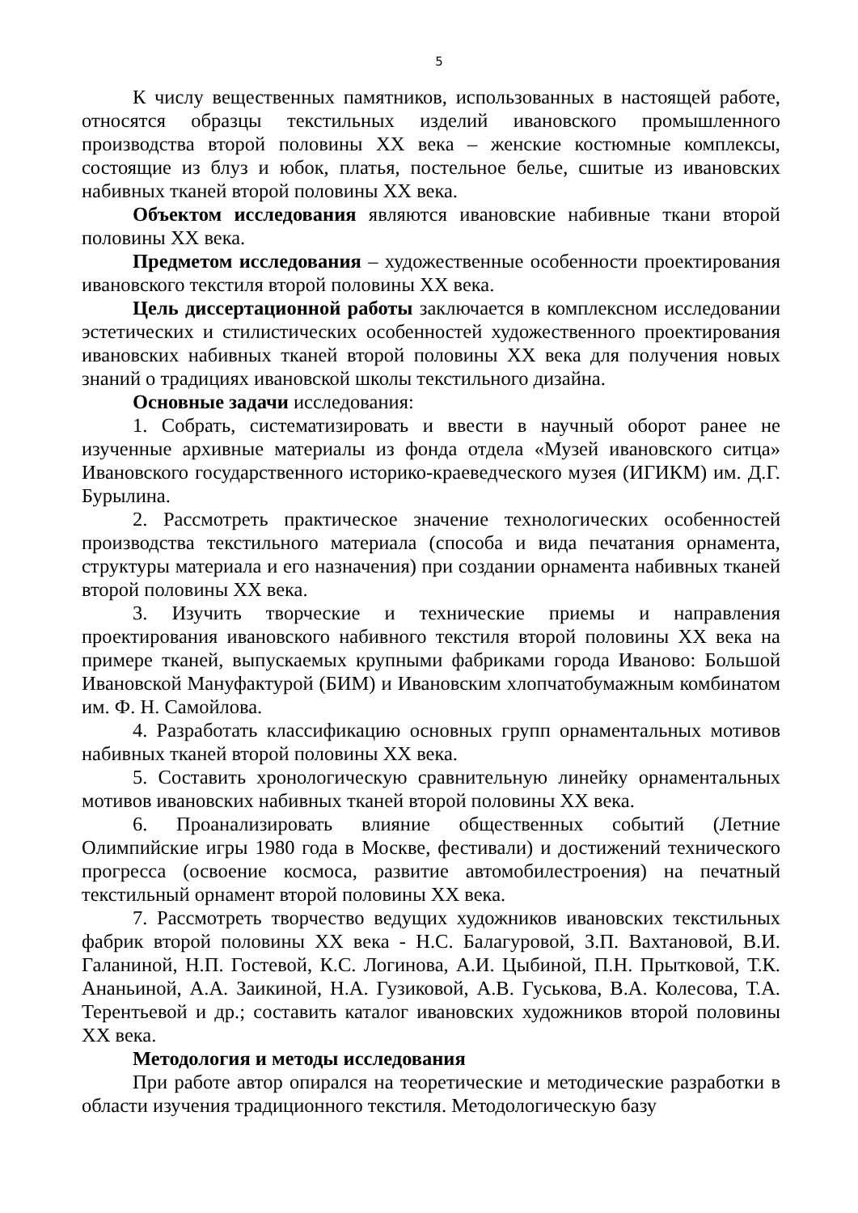5
К числу вещественных памятников, использованных в настоящей работе, относятся образцы текстильных изделий ивановского промышленного производства второй половины XX века – женские костюмные комплексы, состоящие из блуз и юбок, платья, постельное белье, сшитые из ивановских набивных тканей второй половины XX века.
Объектом исследования являются ивановские набивные ткани второй половины XX века.
Предметом исследования – художественные особенности проектирования ивановского текстиля второй половины XX века.
Цель диссертационной работы заключается в комплексном исследовании эстетических и стилистических особенностей художественного проектирования ивановских набивных тканей второй половины XX века для получения новых знаний о традициях ивановской школы текстильного дизайна.
Основные задачи исследования:
1. Собрать, систематизировать и ввести в научный оборот ранее не изученные архивные материалы из фонда отдела «Музей ивановского ситца» Ивановского государственного историко-краеведческого музея (ИГИКМ) им. Д.Г. Бурылина.
2. Рассмотреть практическое значение технологических особенностей производства текстильного материала (способа и вида печатания орнамента, структуры материала и его назначения) при создании орнамента набивных тканей второй половины XX века.
3. Изучить творческие и технические приемы и направления проектирования ивановского набивного текстиля второй половины XX века на примере тканей, выпускаемых крупными фабриками города Иваново: Большой Ивановской Мануфактурой (БИМ) и Ивановским хлопчатобумажным комбинатом им. Ф. Н. Самойлова.
4. Разработать классификацию основных групп орнаментальных мотивов набивных тканей второй половины XX века.
5. Составить хронологическую сравнительную линейку орнаментальных мотивов ивановских набивных тканей второй половины XX века.
6. Проанализировать влияние общественных событий (Летние Олимпийские игры 1980 года в Москве, фестивали) и достижений технического прогресса (освоение космоса, развитие автомобилестроения) на печатный текстильный орнамент второй половины XX века.
7. Рассмотреть творчество ведущих художников ивановских текстильных фабрик второй половины XX века - Н.С. Балагуровой, З.П. Вахтановой, В.И. Галаниной, Н.П. Гостевой, К.С. Логинова, А.И. Цыбиной, П.Н. Прытковой, Т.К. Ананьиной, А.А. Заикиной, Н.А. Гузиковой, А.В. Гуськова, В.А. Колесова, Т.А. Терентьевой и др.; составить каталог ивановских художников второй половины XX века.
Методология и методы исследования
При работе автор опирался на теоретические и методические разработки в области изучения традиционного текстиля. Методологическую базу